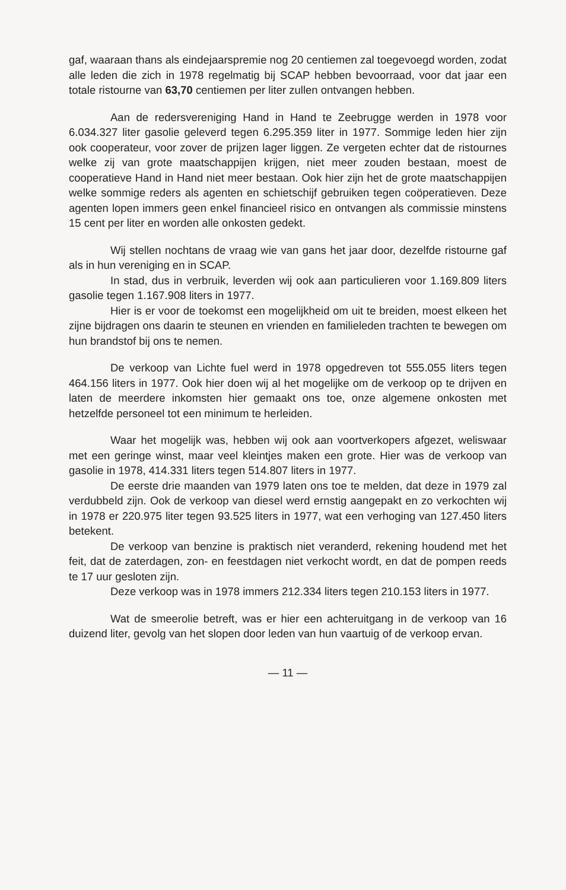gaf, waaraan thans als eindejaarspremie nog 20 centiemen zal toegevoegd worden, zodat alle leden die zich in 1978 regelmatig bij SCAP hebben bevoorraad, voor dat jaar een totale ristourne van 63,70 centiemen per liter zullen ontvangen hebben.
Aan de redersvereniging Hand in Hand te Zeebrugge werden in 1978 voor 6.034.327 liter gasolie geleverd tegen 6.295.359 liter in 1977. Sommige leden hier zijn ook cooperateur, voor zover de prijzen lager liggen. Ze vergeten echter dat de ristournes welke zij van grote maatschappijen krijgen, niet meer zouden bestaan, moest de cooperatieve Hand in Hand niet meer bestaan. Ook hier zijn het de grote maatschappijen welke sommige reders als agenten en schietschijf gebruiken tegen coöperatieven. Deze agenten lopen immers geen enkel financieel risico en ontvangen als commissie minstens 15 cent per liter en worden alle onkosten gedekt.
Wij stellen nochtans de vraag wie van gans het jaar door, dezelfde ristourne gaf als in hun vereniging en in SCAP.
In stad, dus in verbruik, leverden wij ook aan particulieren voor 1.169.809 liters gasolie tegen 1.167.908 liters in 1977.
Hier is er voor de toekomst een mogelijkheid om uit te breiden, moest elkeen het zijne bijdragen ons daarin te steunen en vrienden en familieleden trachten te bewegen om hun brandstof bij ons te nemen.
De verkoop van Lichte fuel werd in 1978 opgedreven tot 555.055 liters tegen 464.156 liters in 1977. Ook hier doen wij al het mogelijke om de verkoop op te drijven en laten de meerdere inkomsten hier gemaakt ons toe, onze algemene onkosten met hetzelfde personeel tot een minimum te herleiden.
Waar het mogelijk was, hebben wij ook aan voortverkopers afgezet, weliswaar met een geringe winst, maar veel kleintjes maken een grote. Hier was de verkoop van gasolie in 1978, 414.331 liters tegen 514.807 liters in 1977.
De eerste drie maanden van 1979 laten ons toe te melden, dat deze in 1979 zal verdubbeld zijn. Ook de verkoop van diesel werd ernstig aangepakt en zo verkochten wij in 1978 er 220.975 liter tegen 93.525 liters in 1977, wat een verhoging van 127.450 liters betekent.
De verkoop van benzine is praktisch niet veranderd, rekening houdend met het feit, dat de zaterdagen, zon- en feestdagen niet verkocht wordt, en dat de pompen reeds te 17 uur gesloten zijn.
Deze verkoop was in 1978 immers 212.334 liters tegen 210.153 liters in 1977.
Wat de smeerolie betreft, was er hier een achteruitgang in de verkoop van 16 duizend liter, gevolg van het slopen door leden van hun vaartuig of de verkoop ervan.
— 11 —